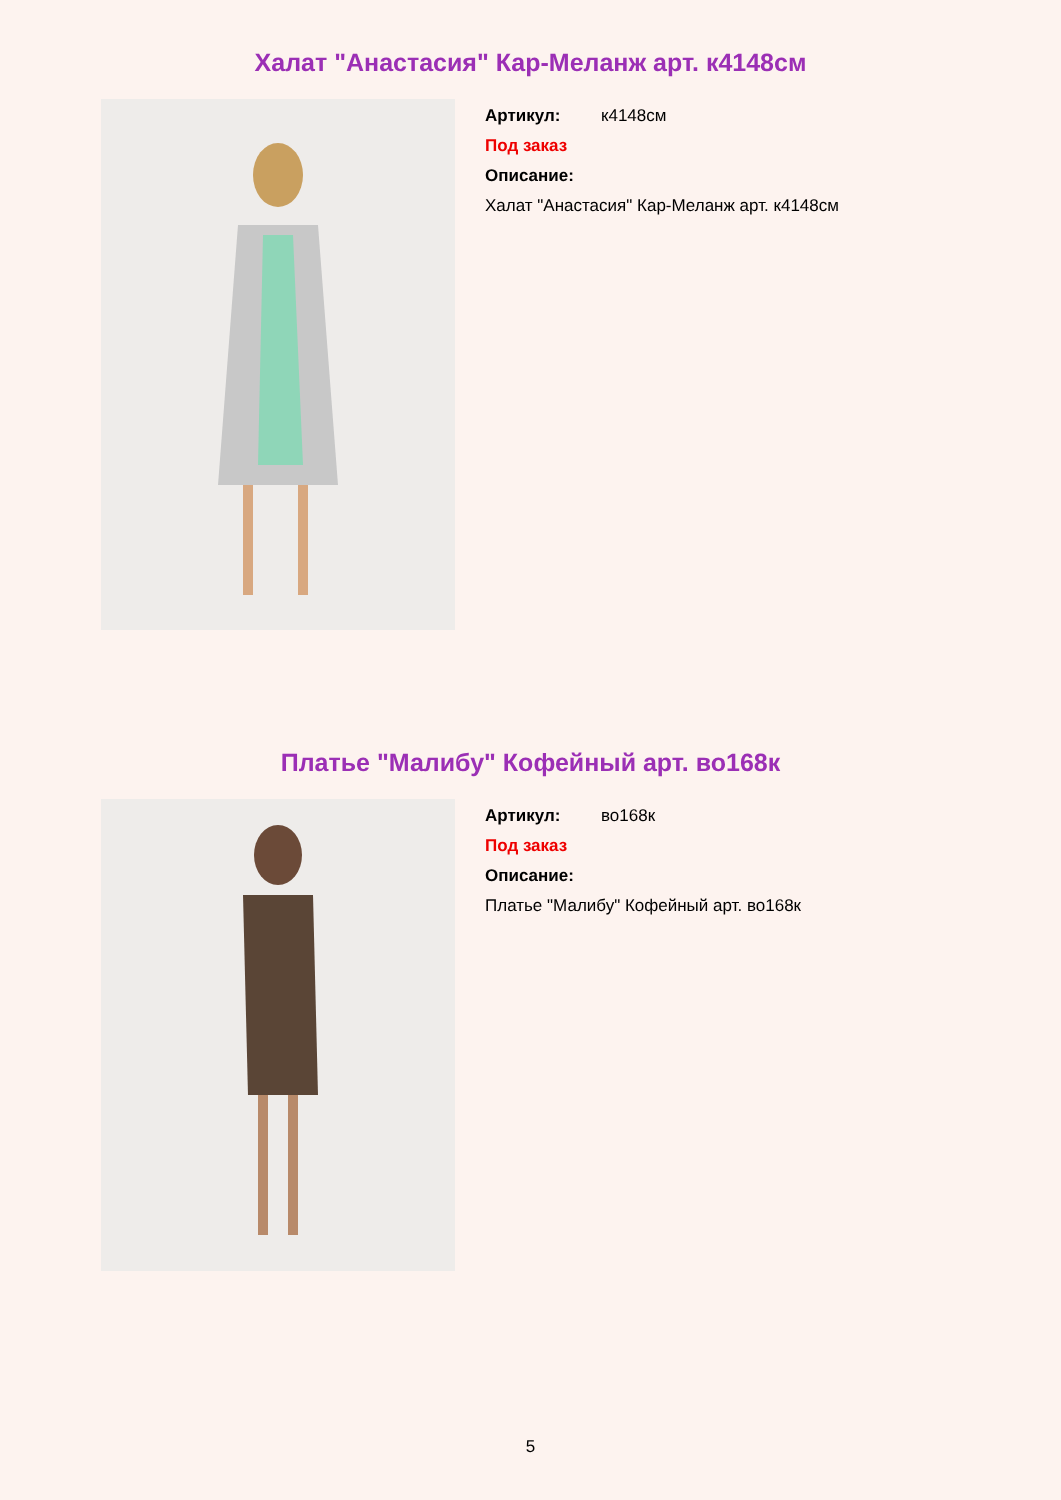Халат "Анастасия" Кар-Меланж арт. к4148см
Артикул: к4148см
Под заказ
Описание:
Халат "Анастасия" Кар-Меланж арт. к4148см
Платье "Малибу" Кофейный арт. во168к
Артикул: во168к
Под заказ
Описание:
Платье "Малибу" Кофейный арт. во168к
5